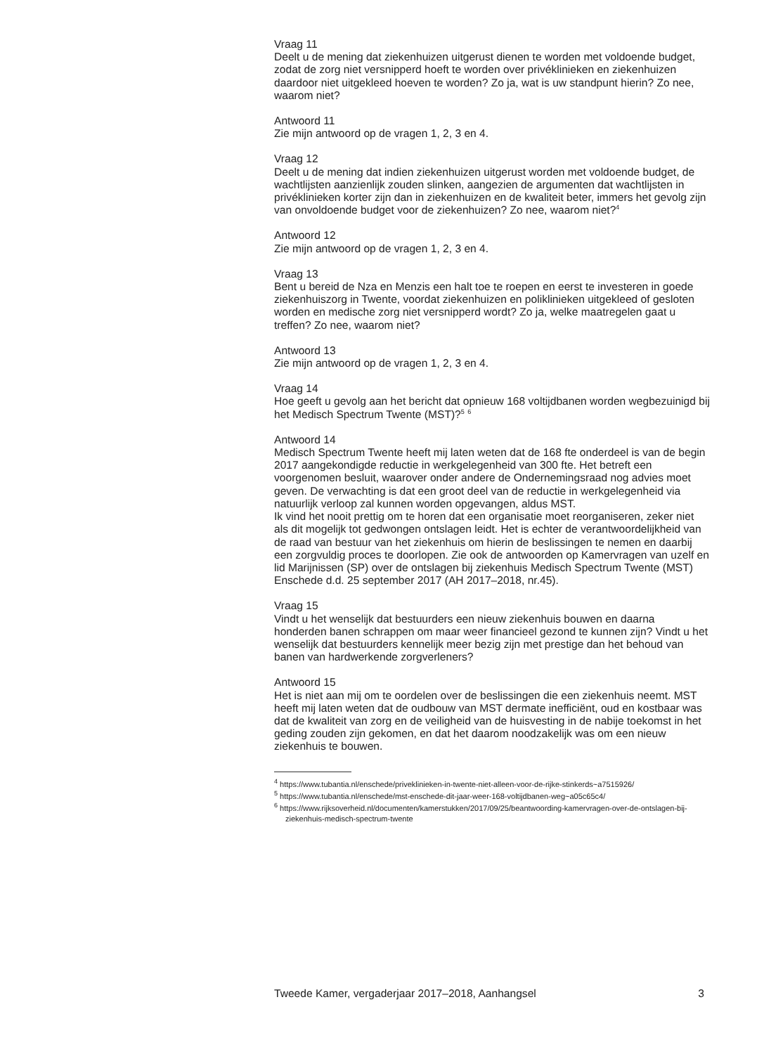Vraag 11
Deelt u de mening dat ziekenhuizen uitgerust dienen te worden met voldoende budget, zodat de zorg niet versnipperd hoeft te worden over privéklinieken en ziekenhuizen daardoor niet uitgekleed hoeven te worden? Zo ja, wat is uw standpunt hierin? Zo nee, waarom niet?
Antwoord 11
Zie mijn antwoord op de vragen 1, 2, 3 en 4.
Vraag 12
Deelt u de mening dat indien ziekenhuizen uitgerust worden met voldoende budget, de wachtlijsten aanzienlijk zouden slinken, aangezien de argumenten dat wachtlijsten in privéklinieken korter zijn dan in ziekenhuizen en de kwaliteit beter, immers het gevolg zijn van onvoldoende budget voor de ziekenhuizen? Zo nee, waarom niet?<sup>4</sup>
Antwoord 12
Zie mijn antwoord op de vragen 1, 2, 3 en 4.
Vraag 13
Bent u bereid de Nza en Menzis een halt toe te roepen en eerst te investeren in goede ziekenhuiszorg in Twente, voordat ziekenhuizen en poliklinieken uitgekleed of gesloten worden en medische zorg niet versnipperd wordt? Zo ja, welke maatregelen gaat u treffen? Zo nee, waarom niet?
Antwoord 13
Zie mijn antwoord op de vragen 1, 2, 3 en 4.
Vraag 14
Hoe geeft u gevolg aan het bericht dat opnieuw 168 voltijdbanen worden wegbezuinigd bij het Medisch Spectrum Twente (MST)?<sup>5</sup> <sup>6</sup>
Antwoord 14
Medisch Spectrum Twente heeft mij laten weten dat de 168 fte onderdeel is van de begin 2017 aangekondigde reductie in werkgelegenheid van 300 fte. Het betreft een voorgenomen besluit, waarover onder andere de Ondernemingsraad nog advies moet geven. De verwachting is dat een groot deel van de reductie in werkgelegenheid via natuurlijk verloop zal kunnen worden opgevangen, aldus MST.
Ik vind het nooit prettig om te horen dat een organisatie moet reorganiseren, zeker niet als dit mogelijk tot gedwongen ontslagen leidt. Het is echter de verantwoordelijkheid van de raad van bestuur van het ziekenhuis om hierin de beslissingen te nemen en daarbij een zorgvuldig proces te doorlopen. Zie ook de antwoorden op Kamervragen van uzelf en lid Marijnissen (SP) over de ontslagen bij ziekenhuis Medisch Spectrum Twente (MST) Enschede d.d. 25 september 2017 (AH 2017–2018, nr.45).
Vraag 15
Vindt u het wenselijk dat bestuurders een nieuw ziekenhuis bouwen en daarna honderden banen schrappen om maar weer financieel gezond te kunnen zijn? Vindt u het wenselijk dat bestuurders kennelijk meer bezig zijn met prestige dan het behoud van banen van hardwerkende zorgverleners?
Antwoord 15
Het is niet aan mij om te oordelen over de beslissingen die een ziekenhuis neemt. MST heeft mij laten weten dat de oudbouw van MST dermate inefficiënt, oud en kostbaar was dat de kwaliteit van zorg en de veiligheid van de huisvesting in de nabije toekomst in het geding zouden zijn gekomen, en dat het daarom noodzakelijk was om een nieuw ziekenhuis te bouwen.
<sup>4</sup> https://www.tubantia.nl/enschede/priveklinieken-in-twente-niet-alleen-voor-de-rijke-stinkerds~a7515926/
<sup>5</sup> https://www.tubantia.nl/enschede/mst-enschede-dit-jaar-weer-168-voltijdbanen-weg~a05c65c4/
<sup>6</sup> https://www.rijksoverheid.nl/documenten/kamerstukken/2017/09/25/beantwoording-kamervragen-over-de-ontslagen-bij-ziekenhuis-medisch-spectrum-twente
Tweede Kamer, vergaderjaar 2017–2018, Aanhangsel 3